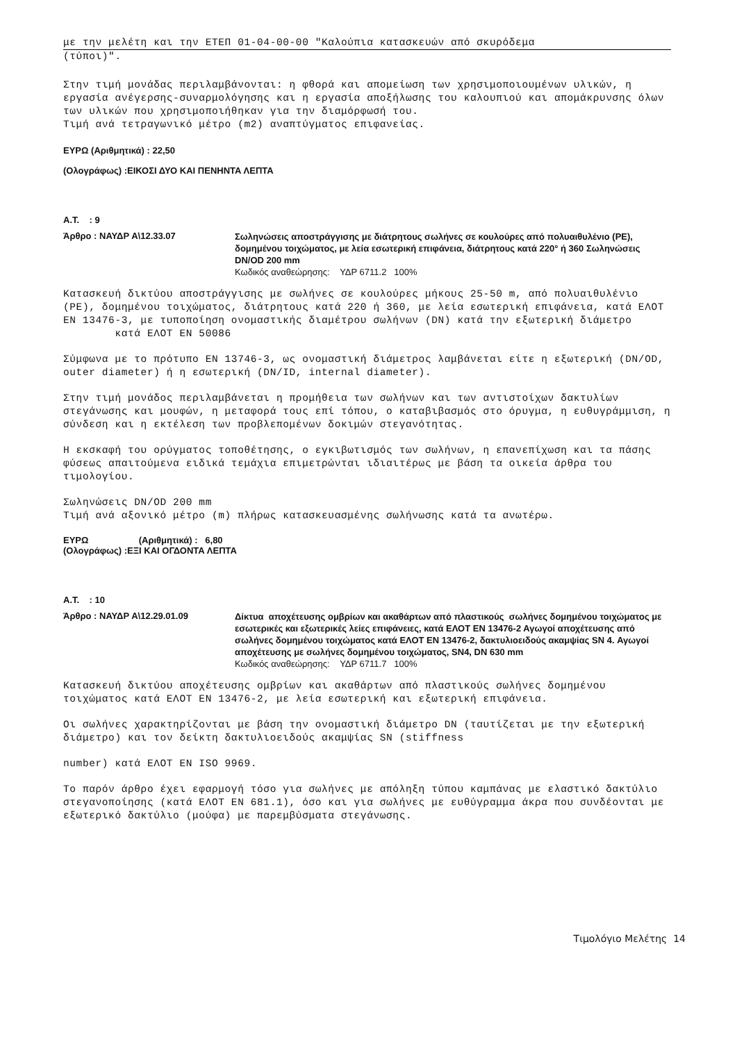με την μελέτη και την ΕΤΕΠ 01-04-00-00 "Καλούπια κατασκευών από σκυρόδεμα
(τύποι)".
Στην τιμή μονάδας περιλαμβάνονται: η φθορά και απομείωση των χρησιμοποιουμένων υλικών, η εργασία ανέγερσης-συναρμολόγησης και η εργασία αποξήλωσης του καλουπιού και απομάκρυνσης όλων των υλικών που χρησιμοποιήθηκαν για την διαμόρφωσή του.
Τιμή ανά τετραγωνικό μέτρο (m2) αναπτύγματος επιφανείας.
ΕΥΡΩ (Αριθμητικά) : 22,50
(Ολογράφως) :ΕΙΚΟΣΙ ΔΥΟ ΚΑΙ ΠΕΝΗΝΤΑ ΛΕΠΤΑ
Α.Τ. : 9
Άρθρο : ΝΑΥΔΡ Α\12.33.07
Σωληνώσεις αποστράγγισης με διάτρητους σωλήνες σε κουλούρες από πολυαιθυλένιο (PE), δομημένου τοιχώματος, με λεία εσωτερική επιφάνεια, διάτρητους κατά 220° ή 360 Σωληνώσεις DN/OD 200 mm
Κωδικός αναθεώρησης: ΥΔΡ 6711.2 100%
Κατασκευή δικτύου αποστράγγισης με σωλήνες σε κουλούρες μήκους 25-50 m, από πολυαιθυλένιο (PE), δομημένου τοιχώματος, διάτρητους κατά 220 ή 360, με λεία εσωτερική επιφάνεια, κατά ΕΛΟΤ ΕΝ 13476-3, με τυποποίηση ονομαστικής διαμέτρου σωλήνων (DN) κατά την εξωτερική διάμετρο κατά ΕΛΟΤ ΕΝ 50086
Σύμφωνα με το πρότυπο ΕΝ 13746-3, ως ονομαστική διάμετρος λαμβάνεται είτε η εξωτερική (DN/OD, outer diameter) ή η εσωτερική (DN/ID, internal diameter).
Στην τιμή μονάδος περιλαμβάνεται η προμήθεια των σωλήνων και των αντιστοίχων δακτυλίων στεγάνωσης και μουφών, η μεταφορά τους επί τόπου, ο καταβιβασμός στο όρυγμα, η ευθυγράμμιση, η σύνδεση και η εκτέλεση των προβλεπομένων δοκιμών στεγανότητας.
Η εκσκαφή του ορύγματος τοποθέτησης, ο εγκιβωτισμός των σωλήνων, η επανεπίχωση και τα πάσης φύσεως απαιτούμενα ειδικά τεμάχια επιμετρώνται ιδιαιτέρως με βάση τα οικεία άρθρα του τιμολογίου.
Σωληνώσεις DN/OD 200 mm
Τιμή ανά αξονικό μέτρο (m) πλήρως κατασκευασμένης σωλήνωσης κατά τα ανωτέρω.
ΕΥΡΩ (Αριθμητικά) : 6,80
(Ολογράφως) :ΕΞΙ ΚΑΙ ΟΓΔΟΝΤΑ ΛΕΠΤΑ
Α.Τ. : 10
Άρθρο : ΝΑΥΔΡ Α\12.29.01.09
Δίκτυα αποχέτευσης ομβρίων και ακαθάρτων από πλαστικούς σωλήνες δομημένου τοιχώματος με εσωτερικές και εξωτερικές λείες επιφάνειες, κατά ΕΛΟΤ ΕΝ 13476-2 Αγωγοί αποχέτευσης από σωλήνες δομημένου τοιχώματος κατά ΕΛΟΤ ΕΝ 13476-2, δακτυλιοειδούς ακαμψίας SN 4. Αγωγοί αποχέτευσης με σωλήνες δομημένου τοιχώματος, SN4, DN 630 mm
Κωδικός αναθεώρησης: ΥΔΡ 6711.7 100%
Κατασκευή δικτύου αποχέτευσης ομβρίων και ακαθάρτων από πλαστικούς σωλήνες δομημένου τοιχώματος κατά ΕΛΟΤ ΕΝ 13476-2, με λεία εσωτερική και εξωτερική επιφάνεια.
Οι σωλήνες χαρακτηρίζονται με βάση την ονομαστική διάμετρο DN (ταυτίζεται με την εξωτερική διάμετρο) και τον δείκτη δακτυλιοειδούς ακαμψίας SN (stiffness
number) κατά ΕΛΟΤ ΕΝ ISO 9969.
Το παρόν άρθρο έχει εφαρμογή τόσο για σωλήνες με απόληξη τύπου καμπάνας με ελαστικό δακτύλιο στεγανοποίησης (κατά ΕΛΟΤ ΕΝ 681.1), όσο και για σωλήνες με ευθύγραμμα άκρα που συνδέονται με εξωτερικό δακτύλιο (μούφα) με παρεμβύσματα στεγάνωσης.
Τιμολόγιο Μελέτης 14